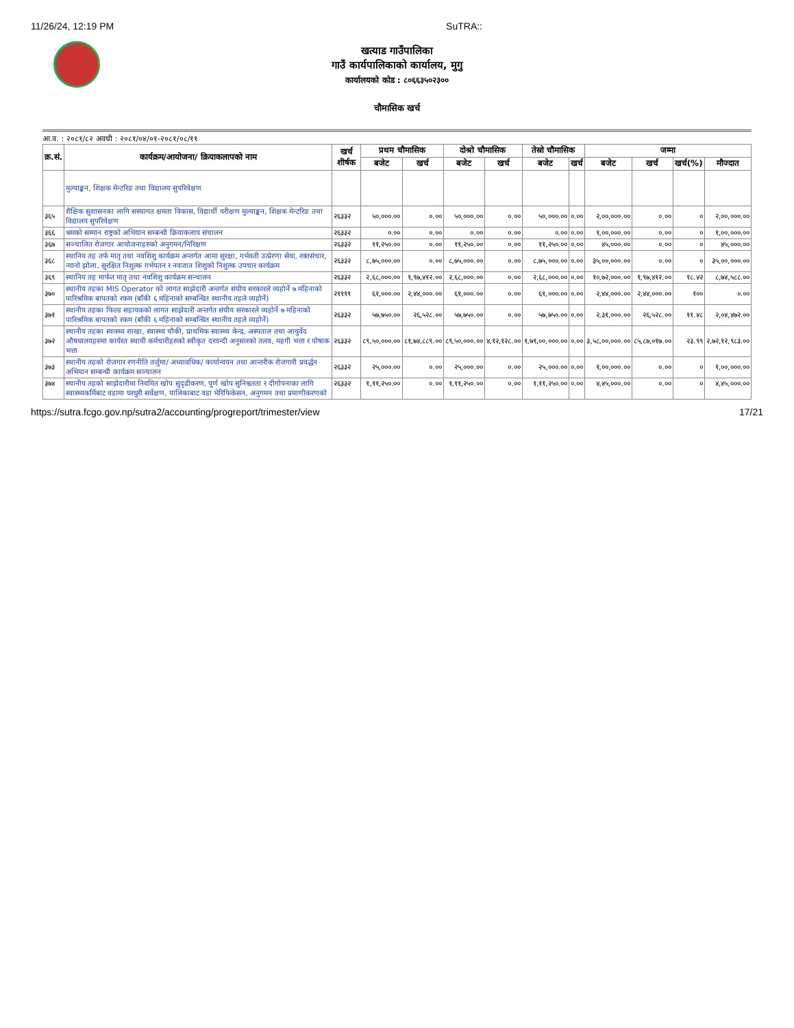11/26/24, 12:19 PM SuTRA::
खत्याड गाउँपालिका
गाउँ कार्यपालिकाको कार्यालय, मुगु
कार्यालयको कोड : ८०६६३५०२३००
चौमासिक खर्च
आ.व. : २०८१/८२ अवधी : २०८१/०४/०१-२०८१/०८/११
| क्र.सं. | कार्यक्रम/आयोजना/ क्रियाकलापको नाम | खर्च शीर्षक | प्रथम चौमासिक | | दोश्रो चौमासिक | | तेस्रो चौमासिक | | जम्मा | | | |
| --- | --- | --- | --- | --- | --- | --- | --- | --- | --- | --- | --- | --- |
| | | | बजेट | खर्च | बजेट | खर्च | बजेट | खर्च | बजेट | खर्च | खर्च(%) | मौज्दात |
| | मुल्याङ्कन, शिक्षक मेन्टरिङ तथा विद्यालय सुपरिवेक्षण | | | | | | | | | | | |
| ३६५ | शैक्षिक सुशासनका लागि सस्थागत क्षमता विकास, विद्यार्थी परीक्षण मुल्याङ्कन, शिक्षक मेन्टरिङ तथा विद्यालय सुपरिवेक्षण | २६३३२ | ५०,०००.०० | ०.०० | ५०,०००.०० | ०.०० | ५०,०००.०० | ०.०० | २,००,०००.०० | ०.०० | ० | २,००,०००.०० |
| ३६६ | श्रमको सम्मान राष्ट्रको अभियान सम्बन्धी क्रियाकलाप संचालन | २६३३२ | ०.०० | ०.०० | ०.०० | ०.०० | ०.०० | ०.०० | १,००,०००.०० | ०.०० | ० | १,००,०००.०० |
| ३६७ | सञ्चालित रोजगार आयोजनाहरुको अनुगमन/निरिक्षण | २६३३२ | ११,२५०.०० | ०.०० | ११,२५०.०० | ०.०० | ११,२५०.०० | ०.०० | ४५,०००.०० | ०.०० | ० | ४५,०००.०० |
| ३६८ | स्थानिय तह तर्फ मातृ तथा नवशिशु कार्यक्रम अन्तर्गत आमा सुरक्षा, गर्भवती उत्प्रेरणा सेवा, रक्तसंचार, न्यानो झोला, सुरक्षित निशुल्क गर्भपतन र नवजात शिशुको निशुल्क उपचार कार्यक्रम | २६३३२ | ८,७५,०००.०० | ०.०० | ८,७५,०००.०० | ०.०० | ८,७५,०००.०० | ०.०० | ३५,००,०००.०० | ०.०० | ० | ३५,००,०००.०० |
| ३६९ | स्थानिय तह मार्फत मातृ तथा नवशिशु कार्यक्रम सन्चालन | २६३३२ | २,६८,०००.०० | १,९७,४१२.०० | २,६८,०००.०० | ०.०० | २,६८,०००.०० | ०.०० | १०,७२,०००.०० | १,९७,४१२.०० | १८.४२ | ८,७४,५८८.०० |
| ३७० | स्थानीय तहका MIS Operator को लागत साझेदारी अन्तर्गत संघीय सरकारले व्यहोर्ने ७ महिनाको पारिश्रमिक बापतको रकम (बाँकी ६ महिनाको सम्बन्धित स्थानीय तहले व्यहोर्ने) | २११११ | ६१,०००.०० | २,४४,०००.०० | ६१,०००.०० | ०.०० | ६१,०००.०० | ०.०० | २,४४,०००.०० | २,४४,०००.०० | १०० | ०.०० |
| ३७१ | स्थानीय तहका फिल्ड सहायकको लागत साझेदारी अन्तर्गत संघीय सरकारले व्यहोर्ने ७ महिनाको पारिश्रमिक बापतको रकम (बाँकी ६ महिनाको सम्बन्धित स्थानीय तहले व्यहोर्ने) | २६३३२ | ५७,७५०.०० | २६,५२८.०० | ५७,७५०.०० | ०.०० | ५७,७५०.०० | ०.०० | २,३१,०००.०० | २६,५२८.०० | ११.४८ | २,०४,४७२.०० |
| ३७२ | स्थानीय तहका स्वास्थ्य शाखा, स्वास्थ्य चौकी, प्राथमिक स्वास्थ्य केन्द्र, अस्पताल तथा आयुर्वेद औषधालयहरुमा कार्यरत स्थायी कर्मचारीहरुको स्वीकृत दरवन्दी अनुसारको तलव, महगी भत्ता र पोषाक भत्ता | २६३३२ | ८९,५०,०००.०० | ८१,७४,८८९.०० | ८९,५०,०००.०० | ४,१२,१२८.०० | १,७९,००,०००.०० | ०.०० | ३,५८,००,०००.०० | ८५,८७,०१७.०० | २३.९९ | २,७२,१२,९८३.०० |
| ३७३ | स्थानीय तहको रोजगार रणनीति तर्जुमा/ अध्यावधिक/ कार्यान्वयन तथा आन्तरीक रोजगारी प्रवर्द्धन अभियान सम्बन्धी कार्यक्रम सञ्चालन | २६३३२ | २५,०००.०० | ०.०० | २५,०००.०० | ०.०० | २५,०००.०० | ०.०० | १,००,०००.०० | ०.०० | ० | १,००,०००.०० |
| ३७४ | स्थानीय तहको साझेदारीमा नियमित खोप सुदृढीकरण, पूर्ण खोप सुनिश्चतता र दीगोपनाका लागि स्वास्थ्यकर्मिबाट वडामा घरधुरी सर्वेक्षण, पालिकाबाट वडा भेरिफिकेसन, अनुगमन तथा प्रमाणीकरणको | २६३३२ | १,११,२५०.०० | ०.०० | १,११,२५०.०० | ०.०० | १,११,२५०.०० | ०.०० | ४,४५,०००.०० | ०.०० | ० | ४,४५,०००.०० |
https://sutra.fcgo.gov.np/sutra2/accounting/progreport/trimester/view 17/21